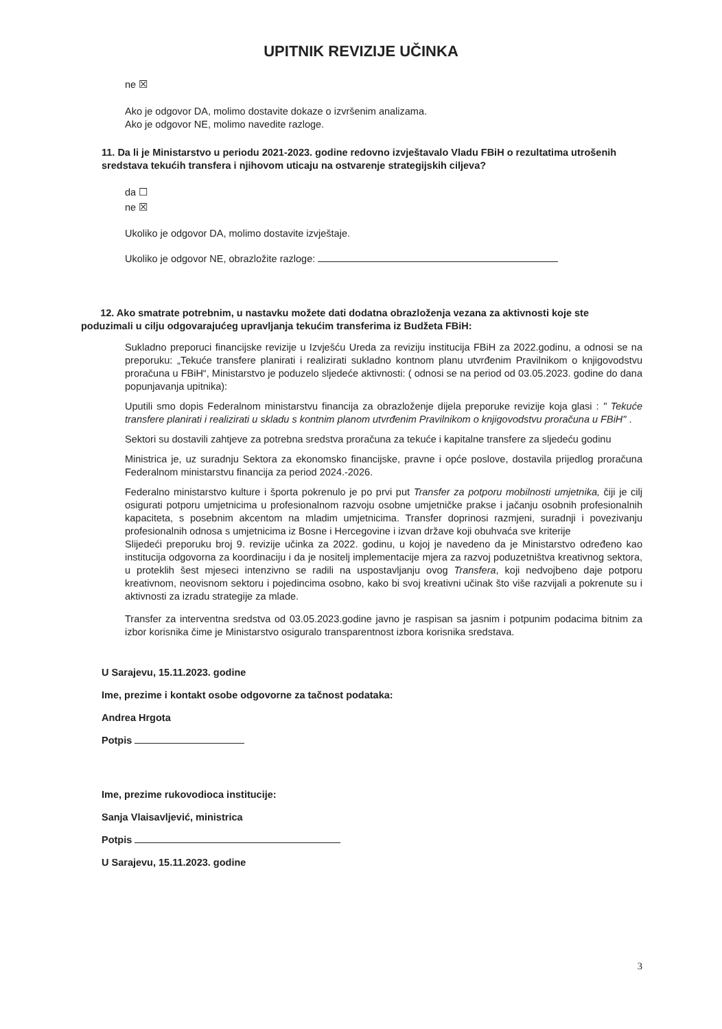UPITNIK REVIZIJE UČINKA
ne ☒
Ako je odgovor DA, molimo dostavite dokaze o izvršenim analizama.
Ako je odgovor NE, molimo navedite razloge.
11. Da li je Ministarstvo u periodu 2021-2023. godine redovno izvještavalo Vladu FBiH o rezultatima utrošenih sredstava tekućih transfera i njihovom uticaju na ostvarenje strategijskih ciljeva?
da ☐
ne ☒
Ukoliko je odgovor DA, molimo dostavite izvještaje.
Ukoliko je odgovor NE, obrazložite razloge:
12. Ako smatrate potrebnim, u nastavku možete dati dodatna obrazloženja vezana za aktivnosti koje ste poduzimali u cilju odgovarajućeg upravljanja tekućim transferima iz Budžeta FBiH:
Sukladno preporuci financijske revizije u Izvješću Ureda za reviziju institucija FBiH za 2022.godinu, a odnosi se na preporuku: „Tekuće transfere planirati i realizirati sukladno kontnom planu utvrđenim Pravilnikom o knjigovodstvu proračuna u FBiH“, Ministarstvo je poduzelo sljedeće aktivnosti: ( odnosi se na period od 03.05.2023. godine do dana popunjavanja upitnika):
Uputili smo dopis Federalnom ministarstvu financija za obrazloženje dijela preporuke revizije koja glasi : " Tekuće transfere planirati i realizirati u skladu s kontnim planom utvrđenim Pravilnikom o knjigovodstvu proračuna u FBiH" .
Sektori su dostavili zahtjeve za potrebna sredstva proračuna za tekuće i kapitalne transfere za sljedeću godinu
Ministrica je, uz suradnju Sektora za ekonomsko financijske, pravne i opće poslove, dostavila prijedlog proračuna Federalnom ministarstvu financija za period 2024.-2026.
Federalno ministarstvo kulture i športa pokrenulo je po prvi put Transfer za potporu mobilnosti umjetnika, čiji je cilj osigurati potporu umjetnicima u profesionalnom razvoju osobne umjetničke prakse i jačanju osobnih profesionalnih kapaciteta, s posebnim akcentom na mladim umjetnicima. Transfer doprinosi razmjeni, suradnji i povezivanju profesionalnih odnosa s umjetnicima iz Bosne i Hercegovine i izvan države koji obuhvaća sve kriterije
Slijedeći preporuku broj 9. revizije učinka za 2022. godinu, u kojoj je navedeno da je Ministarstvo određeno kao institucija odgovorna za koordinaciju i da je nositelj implementacije mjera za razvoj poduzetništva kreativnog sektora, u proteklih šest mjeseci intenzivno se radili na uspostavljanju ovog Transfera, koji nedvojbeno daje potporu kreativnom, neovisnom sektoru i pojedincima osobno, kako bi svoj kreativni učinak što više razvijali a pokrenute su i aktivnosti za izradu strategije za mlade.
Transfer za interventna sredstva od 03.05.2023.godine javno je raspisan sa jasnim i potpunim podacima bitnim za izbor korisnika čime je Ministarstvo osiguralo transparentnost izbora korisnika sredstava.
U Sarajevu, 15.11.2023. godine
Ime, prezime i kontakt osobe odgovorne za tačnost podataka:
Andrea Hrgota
Potpis
Ime, prezime rukovodioca institucije:
Sanja Vlaisavljević, ministrica
Potpis
U Sarajevu, 15.11.2023. godine
3